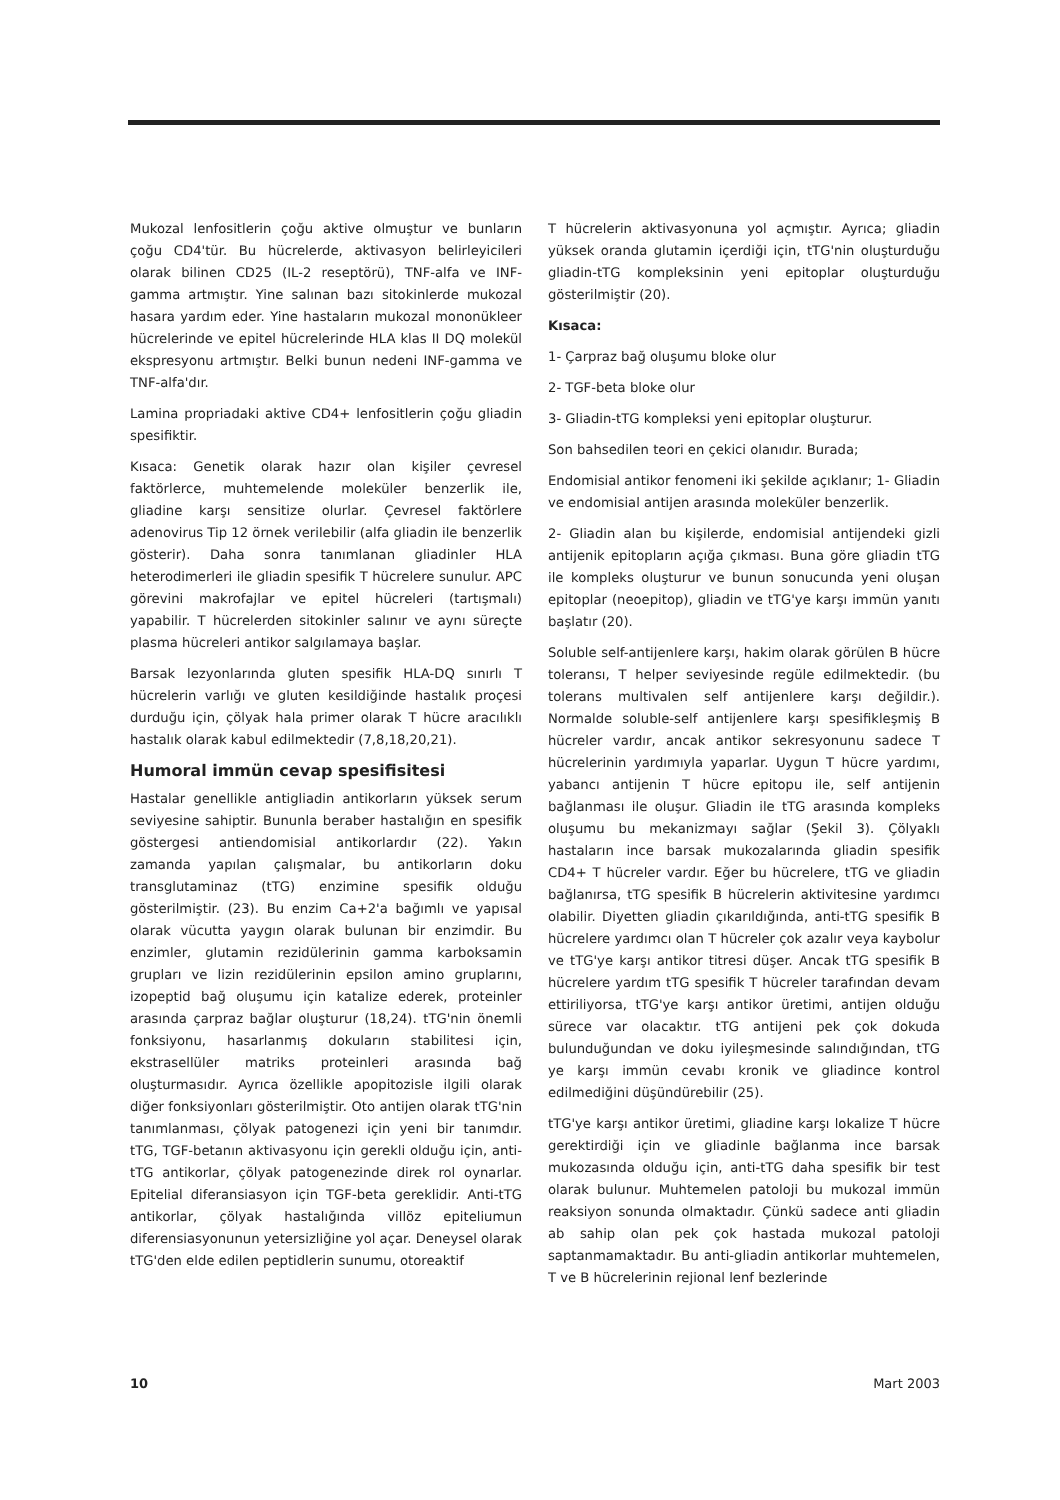Mukozal lenfositlerin çoğu aktive olmuştur ve bunların çoğu CD4'tür. Bu hücrelerde, aktivasyon belirleyicileri olarak bilinen CD25 (IL-2 reseptörü), TNF-alfa ve INF-gamma artmıştır. Yine salınan bazı sitokinlerde mukozal hasara yardım eder. Yine hastaların mukozal mononükleer hücrelerinde ve epitel hücrelerinde HLA klas II DQ molekül ekspresyonu artmıştır. Belki bunun nedeni INF-gamma ve TNF-alfa'dır.
Lamina propriadaki aktive CD4+ lenfositlerin çoğu gliadin spesifiktir.
Kısaca: Genetik olarak hazır olan kişiler çevresel faktörlerce, muhtemelende moleküler benzerlik ile, gliadine karşı sensitize olurlar. Çevresel faktörlere adenovirus Tip 12 örnek verilebilir (alfa gliadin ile benzerlik gösterir). Daha sonra tanımlanan gliadinler HLA heterodimerleri ile gliadin spesifik T hücrelere sunulur. APC görevini makrofajlar ve epitel hücreleri (tartışmalı) yapabilir. T hücrelerden sitokinler salınır ve aynı süreçte plasma hücreleri antikor salgılamaya başlar.
Barsak lezyonlarında gluten spesifik HLA-DQ sınırlı T hücrelerin varlığı ve gluten kesildiğinde hastalık proçesi durduğu için, çölyak hala primer olarak T hücre aracılıklı hastalık olarak kabul edilmektedir (7,8,18,20,21).
Humoral immün cevap spesifisitesi
Hastalar genellikle antigliadin antikorların yüksek serum seviyesine sahiptir. Bununla beraber hastalığın en spesifik göstergesi antiendomisial antikorlardır (22). Yakın zamanda yapılan çalışmalar, bu antikorların doku transglutaminaz (tTG) enzimine spesifik olduğu gösterilmiştir. (23). Bu enzim Ca+2'a bağımlı ve yapısal olarak vücutta yaygın olarak bulunan bir enzimdir. Bu enzimler, glutamin rezidülerinin gamma karboksamin grupları ve lizin rezidülerinin epsilon amino gruplarını, izopeptid bağ oluşumu için katalize ederek, proteinler arasında çarpraz bağlar oluşturur (18,24). tTG'nin önemli fonksiyonu, hasarlanmış dokuların stabilitesi için, ekstrasellüler matriks proteinleri arasında bağ oluşturmasıdır. Ayrıca özellikle apopitozisle ilgili olarak diğer fonksiyonları gösterilmiştir. Oto antijen olarak tTG'nin tanımlanması, çölyak patogenezi için yeni bir tanımdır. tTG, TGF-betanın aktivasyonu için gerekli olduğu için, anti-tTG antikorlar, çölyak patogenezinde direk rol oynarlar. Epitelial diferansiasyon için TGF-beta gereklidir. Anti-tTG antikorlar, çölyak hastalığında villöz epiteliumun diferensiasyonunun yetersizliğine yol açar. Deneysel olarak tTG'den elde edilen peptidlerin sunumu, otoreaktif
T hücrelerin aktivasyonuna yol açmıştır. Ayrıca; gliadin yüksek oranda glutamin içerdiği için, tTG'nin oluşturduğu gliadin-tTG kompleksinin yeni epitoplar oluşturduğu gösterilmiştir (20).
Kısaca:
1- Çarpraz bağ oluşumu bloke olur
2- TGF-beta bloke olur
3- Gliadin-tTG kompleksi yeni epitoplar oluşturur.
Son bahsedilen teori en çekici olanıdır. Burada;
Endomisial antikor fenomeni iki şekilde açıklanır; 1- Gliadin ve endomisial antijen arasında moleküler benzerlik.
2- Gliadin alan bu kişilerde, endomisial antijendeki gizli antijenik epitopların açığa çıkması. Buna göre gliadin tTG ile kompleks oluşturur ve bunun sonucunda yeni oluşan epitoplar (neoepitop), gliadin ve tTG'ye karşı immün yanıtı başlatır (20).
Soluble self-antijenlere karşı, hakim olarak görülen B hücre toleransı, T helper seviyesinde regüle edilmektedir. (bu tolerans multivalen self antijenlere karşı değildir.). Normalde soluble-self antijenlere karşı spesifikleşmiş B hücreler vardır, ancak antikor sekresyonunu sadece T hücrelerinin yardımıyla yaparlar. Uygun T hücre yardımı, yabancı antijenin T hücre epitopu ile, self antijenin bağlanması ile oluşur. Gliadin ile tTG arasında kompleks oluşumu bu mekanizmayı sağlar (Şekil 3). Çölyaklı hastaların ince barsak mukozalarında gliadin spesifik CD4+ T hücreler vardır. Eğer bu hücrelere, tTG ve gliadin bağlanırsa, tTG spesifik B hücrelerin aktivitesine yardımcı olabilir. Diyetten gliadin çıkarıldığında, anti-tTG spesifik B hücrelere yardımcı olan T hücreler çok azalır veya kaybolur ve tTG'ye karşı antikor titresi düşer. Ancak tTG spesifik B hücrelere yardım tTG spesifik T hücreler tarafından devam ettiriliyorsa, tTG'ye karşı antikor üretimi, antijen olduğu sürece var olacaktır. tTG antijeni pek çok dokuda bulunduğundan ve doku iyileşmesinde salındığından, tTG ye karşı immün cevabı kronik ve gliadince kontrol edilmediğini düşündürebilir (25).
tTG'ye karşı antikor üretimi, gliadine karşı lokalize T hücre gerektirdiği için ve gliadinle bağlanma ince barsak mukozasında olduğu için, anti-tTG daha spesifik bir test olarak bulunur. Muhtemelen patoloji bu mukozal immün reaksiyon sonunda olmaktadır. Çünkü sadece anti gliadin ab sahip olan pek çok hastada mukozal patoloji saptanmamaktadır. Bu anti-gliadin antikorlar muhtemelen, T ve B hücrelerinin rejional lenf bezlerinde
10 Mart 2003